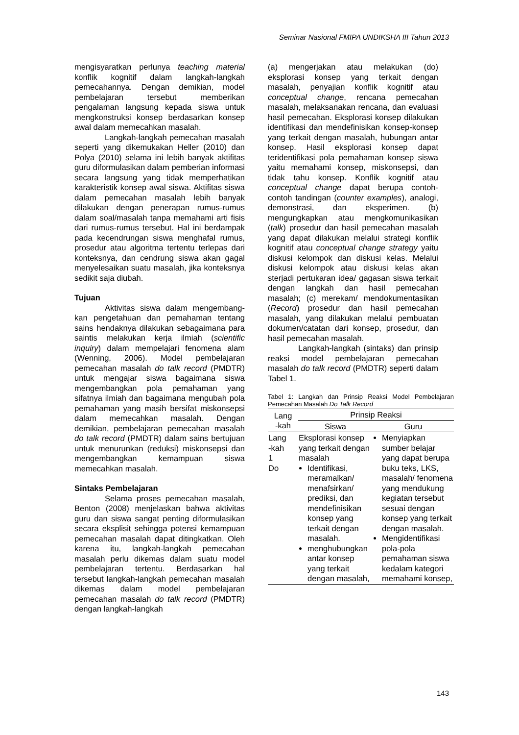Seminar Nasional FMIPA UNDIKSHA III Tahun 2013
mengisyaratkan perlunya teaching material konflik kognitif dalam langkah-langkah pemecahannya. Dengan demikian, model pembelajaran tersebut memberikan pengalaman langsung kepada siswa untuk mengkonstruksi konsep berdasarkan konsep awal dalam memecahkan masalah.
Langkah-langkah pemecahan masalah seperti yang dikemukakan Heller (2010) dan Polya (2010) selama ini lebih banyak aktifitas guru diformulasikan dalam pemberian informasi secara langsung yang tidak memperhatikan karakteristik konsep awal siswa. Aktifitas siswa dalam pemecahan masalah lebih banyak dilakukan dengan penerapan rumus-rumus dalam soal/masalah tanpa memahami arti fisis dari rumus-rumus tersebut. Hal ini berdampak pada kecendrungan siswa menghafal rumus, prosedur atau algoritma tertentu terlepas dari konteksnya, dan cendrung siswa akan gagal menyelesaikan suatu masalah, jika konteksnya sedikit saja diubah.
Tujuan
Aktivitas siswa dalam mengembang-kan pengetahuan dan pemahaman tentang sains hendaknya dilakukan sebagaimana para saintis melakukan kerja ilmiah (scientific inquiry) dalam mempelajari fenomena alam (Wenning, 2006). Model pembelajaran pemecahan masalah do talk record (PMDTR) untuk mengajar siswa bagaimana siswa mengembangkan pola pemahaman yang sifatnya ilmiah dan bagaimana mengubah pola pemahaman yang masih bersifat miskonsepsi dalam memecahkan masalah. Dengan demikian, pembelajaran pemecahan masalah do talk record (PMDTR) dalam sains bertujuan untuk menurunkan (reduksi) miskonsepsi dan mengembangkan kemampuan siswa memecahkan masalah.
Sintaks Pembelajaran
Selama proses pemecahan masalah, Benton (2008) menjelaskan bahwa aktivitas guru dan siswa sangat penting diformulasikan secara eksplisit sehingga potensi kemampuan pemecahan masalah dapat ditingkatkan. Oleh karena itu, langkah-langkah pemecahan masalah perlu dikemas dalam suatu model pembelajaran tertentu. Berdasarkan hal tersebut langkah-langkah pemecahan masalah dikemas dalam model pembelajaran pemecahan masalah do talk record (PMDTR) dengan langkah-langkah
(a) mengerjakan atau melakukan (do) eksplorasi konsep yang terkait dengan masalah, penyajian konflik kognitif atau conceptual change, rencana pemecahan masalah, melaksanakan rencana, dan evaluasi hasil pemecahan. Eksplorasi konsep dilakukan identifikasi dan mendefinisikan konsep-konsep yang terkait dengan masalah, hubungan antar konsep. Hasil eksplorasi konsep dapat teridentifikasi pola pemahaman konsep siswa yaitu memahami konsep, miskonsepsi, dan tidak tahu konsep. Konflik kognitif atau conceptual change dapat berupa contoh-contoh tandingan (counter examples), analogi, demonstrasi, dan eksperimen. (b) mengungkapkan atau mengkomunikasikan (talk) prosedur dan hasil pemecahan masalah yang dapat dilakukan melalui strategi konflik kognitif atau conceptual change strategy yaitu diskusi kelompok dan diskusi kelas. Melalui diskusi kelompok atau diskusi kelas akan sterjadi pertukaran idea/ gagasan siswa terkait dengan langkah dan hasil pemecahan masalah; (c) merekam/ mendokumentasikan (Record) prosedur dan hasil pemecahan masalah, yang dilakukan melalui pembuatan dokumen/catatan dari konsep, prosedur, dan hasil pemecahan masalah.
Langkah-langkah (sintaks) dan prinsip reaksi model pembelajaran pemecahan masalah do talk record (PMDTR) seperti dalam Tabel 1.
Tabel 1: Langkah dan Prinsip Reaksi Model Pembelajaran Pemecahan Masalah Do Talk Record
| Lang -kah | Prinsip Reaksi | |
| --- | --- | --- |
| | Siswa | Guru |
| Lang -kah 1 Do | Eksplorasi konsep yang terkait dengan masalah Identifikasi, meramalkan/ menafsirkan/ prediksi, dan mendefinisikan konsep yang terkait dengan masalah. menghubungkan antar konsep yang terkait dengan masalah, | Menyiapkan sumber belajar yang dapat berupa buku teks, LKS, masalah/ fenomena yang mendukung kegiatan tersebut sesuai dengan konsep yang terkait dengan masalah. Mengidentifikasi pola-pola pemahaman siswa kedalam kategori memahami konsep, |
143